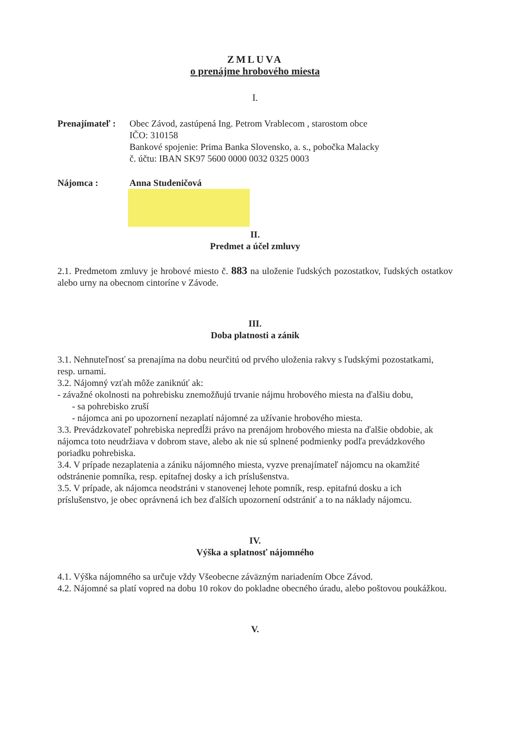ZMLUVA
o prenájme hrobového miesta
I.
Prenajímateľ :
Obec Závod, zastúpená Ing. Petrom Vrablecom , starostom obce
IČO: 310158
Bankové spojenie: Prima Banka Slovensko, a. s., pobočka Malacky
č. účtu: IBAN SK97 5600 0000 0032 0325 0003
Nájomca : Anna Studeničová
II.
Predmet a účel zmluvy
2.1. Predmetom zmluvy je hrobové miesto č. 883 na uloženie ľudských pozostatkov, ľudských ostatkov alebo urny na obecnom cintoríne v Závode.
III.
Doba platnosti a zánik
3.1. Nehnuteľnosť sa prenajíma na dobu neurčitú od prvého uloženia rakvy s ľudskými pozostatkami, resp. urnami.
3.2. Nájomný vzťah môže zaniknúť ak:
- závažné okolnosti na pohrebisku znemožňujú trvanie nájmu hrobového miesta na ďalšiu dobu,
- sa pohrebisko zruší
- nájomca ani po upozornení nezaplatí nájomné za užívanie hrobového miesta.
3.3. Prevádzkovateľ pohrebiska nepredĺži právo na prenájom hrobového miesta na ďalšie obdobie, ak nájomca toto neudržiava v dobrom stave, alebo ak nie sú splnené podmienky podľa prevádzkového poriadku pohrebiska.
3.4. V prípade nezaplatenia a zániku nájomného miesta, vyzve prenajímateľ nájomcu na okamžité odstránenie pomníka, resp. epitafnej dosky a ich príslušenstva.
3.5. V prípade, ak nájomca neodstráni v stanovenej lehote pomník, resp. epitafnú dosku a ich príslušenstvo, je obec oprávnená ich bez ďalších upozornení odstrániť a to na náklady nájomcu.
IV.
Výška a splatnosť nájomného
4.1. Výška nájomného sa určuje vždy Všeobecne záväzným nariadením Obce Závod.
4.2. Nájomné sa platí vopred na dobu 10 rokov do pokladne obecného úradu, alebo poštovou poukážkou.
V.